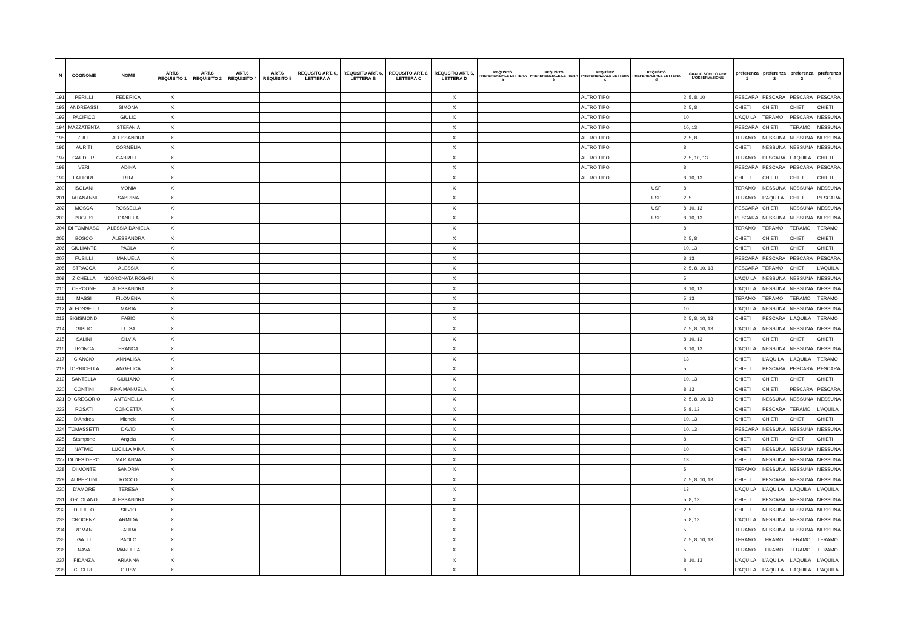| N | COGNOME | NOME | ART.6 REQUISITO 1 | ART.6 REQUISITO 2 | ART.6 REQUISITO 4 | ART.6 REQUISITO 5 | REQUSITO ART. 6, LETTERA A | REQUSITO ART. 6, LETTERA B | REQUSITO ART. 6, LETTERA C | REQUSITO ART. 6, LETTERA D | REQUSITO PREFERENZIALE LETTERA a | REQUSITO PREFERENZIALE LETTERA b | REQUSITO PREFERENZIALE LETTERA c | REQUSITO PREFERENZIALE LETTERA d | GRADO SCELTO PER L'OSSERVAZIONE | preferenza 1 | preferenza 2 | preferenza 3 | preferenza 4 |
| --- | --- | --- | --- | --- | --- | --- | --- | --- | --- | --- | --- | --- | --- | --- | --- | --- | --- | --- | --- |
| 191 | PERILLI | FEDERICA | X | | | | | | | X | | | ALTRO TIPO | | 2, 5, 8, 10 | PESCARA | PESCARA | PESCARA | PESCARA |
| 192 | ANDREASSI | SIMONA | X | | | | | | | X | | | ALTRO TIPO | | 2, 5, 8 | CHIETI | CHIETI | CHIETI | CHIETI |
| 193 | PACIFICO | GIULIO | X | | | | | | | X | | | ALTRO TIPO | | 10 | L'AQUILA | TERAMO | PESCARA | NESSUNA |
| 194 | MAZZATENTA | STEFANIA | X | | | | | | | X | | | ALTRO TIPO | | 10, 13 | PESCARA | CHIETI | TERAMO | NESSUNA |
| 195 | ZULLI | ALESSANDRA | X | | | | | | | X | | | ALTRO TIPO | | 2, 5, 8 | TERAMO | NESSUNA | NESSUNA | NESSUNA |
| 196 | AURITI | CORNELIA | X | | | | | | | X | | | ALTRO TIPO | | 8 | CHIETI | NESSUNA | NESSUNA | NESSUNA |
| 197 | GAUDIERI | GABRIELE | X | | | | | | | X | | | ALTRO TIPO | | 2, 5, 10, 13 | TERAMO | PESCARA | L'AQUILA | CHIETI |
| 198 | VERÌ | ADINA | X | | | | | | | X | | | ALTRO TIPO | | 8 | PESCARA | PESCARA | PESCARA | PESCARA |
| 199 | FATTORE | RITA | X | | | | | | | X | | | ALTRO TIPO | | 8, 10, 13 | CHIETI | CHIETI | CHIETI | CHIETI |
| 200 | ISOLANI | MONIA | X | | | | | | | X | | | | USP | 8 | TERAMO | NESSUNA | NESSUNA | NESSUNA |
| 201 | TATANANNI | SABRINA | X | | | | | | | X | | | | USP | 2, 5 | TERAMO | L'AQUILA | CHIETI | PESCARA |
| 202 | MOSCA | ROSSELLA | X | | | | | | | X | | | | USP | 8, 10, 13 | PESCARA | CHIETI | NESSUNA | NESSUNA |
| 203 | PUGLISI | DANIELA | X | | | | | | | X | | | | USP | 8, 10, 13 | PESCARA | NESSUNA | NESSUNA | NESSUNA |
| 204 | DI TOMMASO | ALESSIA DANIELA | X | | | | | | | X | | | | | 8 | TERAMO | TERAMO | TERAMO | TERAMO |
| 205 | BOSCO | ALESSANDRA | X | | | | | | | X | | | | | 2, 5, 8 | CHIETI | CHIETI | CHIETI | CHIETI |
| 206 | GIULIANTE | PAOLA | X | | | | | | | X | | | | | 10, 13 | CHIETI | CHIETI | CHIETI | CHIETI |
| 207 | FUSILLI | MANUELA | X | | | | | | | X | | | | | 8, 13 | PESCARA | PESCARA | PESCARA | PESCARA |
| 208 | STRACCA | ALESSIA | X | | | | | | | X | | | | | 2, 5, 8, 10, 13 | PESCARA | TERAMO | CHIETI | L'AQUILA |
| 209 | ZICHELLA | NCORONATA ROSARI | X | | | | | | | X | | | | | 5 | L'AQUILA | NESSUNA | NESSUNA | NESSUNA |
| 210 | CERCONE | ALESSANDRA | X | | | | | | | X | | | | | 8, 10, 13 | L'AQUILA | NESSUNA | NESSUNA | NESSUNA |
| 211 | MASSI | FILOMENA | X | | | | | | | X | | | | | 5, 13 | TERAMO | TERAMO | TERAMO | TERAMO |
| 212 | ALFONSETTI | MARIA | X | | | | | | | X | | | | | 10 | L'AQUILA | NESSUNA | NESSUNA | NESSUNA |
| 213 | SIGISMONDI | FABIO | X | | | | | | | X | | | | | 2, 5, 8, 10, 13 | CHIETI | PESCARA | L'AQUILA | TERAMO |
| 214 | GIGLIO | LUISA | X | | | | | | | X | | | | | 2, 5, 8, 10, 13 | L'AQUILA | NESSUNA | NESSUNA | NESSUNA |
| 215 | SALINI | SILVIA | X | | | | | | | X | | | | | 8, 10, 13 | CHIETI | CHIETI | CHIETI | CHIETI |
| 216 | TRONCA | FRANCA | X | | | | | | | X | | | | | 8, 10, 13 | L'AQUILA | NESSUNA | NESSUNA | NESSUNA |
| 217 | CIANCIO | ANNALISA | X | | | | | | | X | | | | | 13 | CHIETI | L'AQUILA | L'AQUILA | TERAMO |
| 218 | TORRICELLA | ANGELICA | X | | | | | | | X | | | | | 5 | CHIETI | PESCARA | PESCARA | PESCARA |
| 219 | SANTELLA | GIULIANO | X | | | | | | | X | | | | | 10, 13 | CHIETI | CHIETI | CHIETI | CHIETI |
| 220 | CONTINI | RINA MANUELA | X | | | | | | | X | | | | | 8, 13 | CHIETI | CHIETI | PESCARA | PESCARA |
| 221 | DI GREGORIO | ANTONELLA | X | | | | | | | X | | | | | 2, 5, 8, 10, 13 | CHIETI | NESSUNA | NESSUNA | NESSUNA |
| 222 | ROSATI | CONCETTA | X | | | | | | | X | | | | | 5, 8, 13 | CHIETI | PESCARA | TERAMO | L'AQUILA |
| 223 | D'Andrea | Michele | X | | | | | | | X | | | | | 10, 13 | CHIETI | CHIETI | CHIETI | CHIETI |
| 224 | TOMASSETTI | DAVID | X | | | | | | | X | | | | | 10, 13 | PESCARA | NESSUNA | NESSUNA | NESSUNA |
| 225 | Stampone | Angela | X | | | | | | | X | | | | | 8 | CHIETI | CHIETI | CHIETI | CHIETI |
| 226 | NATIVIO | LUCILLA MINA | X | | | | | | | X | | | | | 10 | CHIETI | NESSUNA | NESSUNA | NESSUNA |
| 227 | DI DESIDERO | MARIANNA | X | | | | | | | X | | | | | 13 | CHIETI | NESSUNA | NESSUNA | NESSUNA |
| 228 | DI MONTE | SANDRIA | X | | | | | | | X | | | | | 5 | TERAMO | NESSUNA | NESSUNA | NESSUNA |
| 229 | ALIBERTINI | ROCCO | X | | | | | | | X | | | | | 2, 5, 8, 10, 13 | CHIETI | PESCARA | NESSUNA | NESSUNA |
| 230 | D'AMORE | TERESA | X | | | | | | | X | | | | | 13 | L'AQUILA | L'AQUILA | L'AQUILA | L'AQUILA |
| 231 | ORTOLANO | ALESSANDRA | X | | | | | | | X | | | | | 5, 8, 13 | CHIETI | PESCARA | NESSUNA | NESSUNA |
| 232 | DI IULLO | SILVIO | X | | | | | | | X | | | | | 2, 5 | CHIETI | NESSUNA | NESSUNA | NESSUNA |
| 233 | CROCENZI | ARMIDA | X | | | | | | | X | | | | | 5, 8, 13 | L'AQUILA | NESSUNA | NESSUNA | NESSUNA |
| 234 | ROMANI | LAURA | X | | | | | | | X | | | | | 5 | TERAMO | NESSUNA | NESSUNA | NESSUNA |
| 235 | GATTI | PAOLO | X | | | | | | | X | | | | | 2, 5, 8, 10, 13 | TERAMO | TERAMO | TERAMO | TERAMO |
| 236 | NAVA | MANUELA | X | | | | | | | X | | | | | 5 | TERAMO | TERAMO | TERAMO | TERAMO |
| 237 | FIDANZA | ARIANNA | X | | | | | | | X | | | | | 8, 10, 13 | L'AQUILA | L'AQUILA | L'AQUILA | L'AQUILA |
| 238 | CECERE | GIUSY | X | | | | | | | X | | | | | 8 | L'AQUILA | L'AQUILA | L'AQUILA | L'AQUILA |